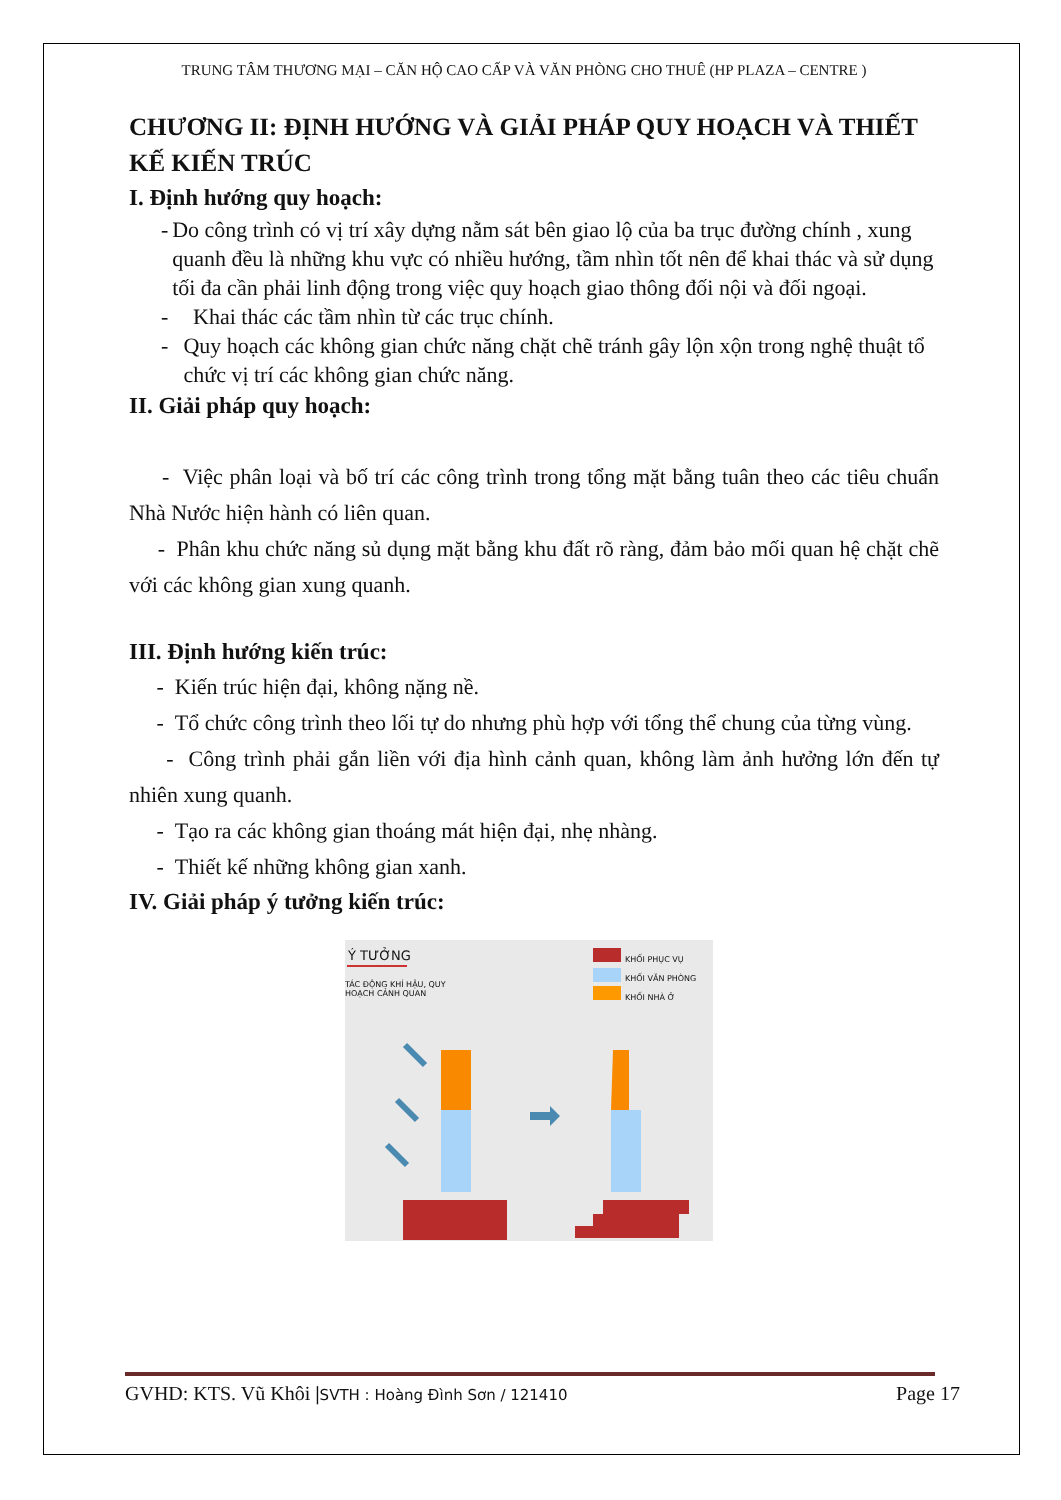TRUNG TÂM THƯƠNG MẠI – CĂN HỘ CAO CẤP VÀ VĂN PHÒNG CHO THUÊ (HP PLAZA – CENTRE )
CHƯƠNG II: ĐỊNH HƯỚNG VÀ GIẢI PHÁP QUY HOẠCH VÀ THIẾT KẾ KIẾN TRÚC
I. Định hướng quy hoạch:
- Do công trình có vị trí xây dựng nằm sát bên giao lộ của ba trục đường chính , xung quanh đều là những khu vực có nhiều hướng, tầm nhìn tốt nên để khai thác và sử dụng tối đa cần phải linh động trong việc quy hoạch giao thông đối nội và đối ngoại.
- Khai thác các tầm nhìn từ các trục chính.
- Quy hoạch các không gian chức năng chặt chẽ tránh gây lộn xộn trong nghệ thuật tổ chức vị trí các không gian chức năng.
II. Giải pháp quy hoạch:
- Việc phân loại và bố trí các công trình trong tổng mặt bằng tuân theo các tiêu chuẩn Nhà Nước hiện hành có liên quan.
- Phân khu chức năng sủ dụng mặt bằng khu đất rõ ràng, đảm bảo mối quan hệ chặt chẽ với các không gian xung quanh.
III. Định hướng kiến trúc:
- Kiến trúc hiện đại, không nặng nề.
- Tổ chức công trình theo lối tự do nhưng phù hợp với tổng thể chung của từng vùng.
- Công trình phải gắn liền với địa hình cảnh quan, không làm ảnh hưởng lớn đến tự nhiên xung quanh.
- Tạo ra các không gian thoáng mát hiện đại, nhẹ nhàng.
- Thiết kế những không gian xanh.
IV. Giải pháp ý tưởng kiến trúc:
Ý TƯỞNG
TÁC ĐỘNG KHÍ HẬU, QUY HOẠCH CẢNH QUAN
KHỐI PHỤC VỤ
KHỐI VĂN PHÒNG
KHỐI NHÀ Ở
GVHD: KTS. Vũ Khôi |SVTH : Hoàng Đình Sơn / 121410 Page 17